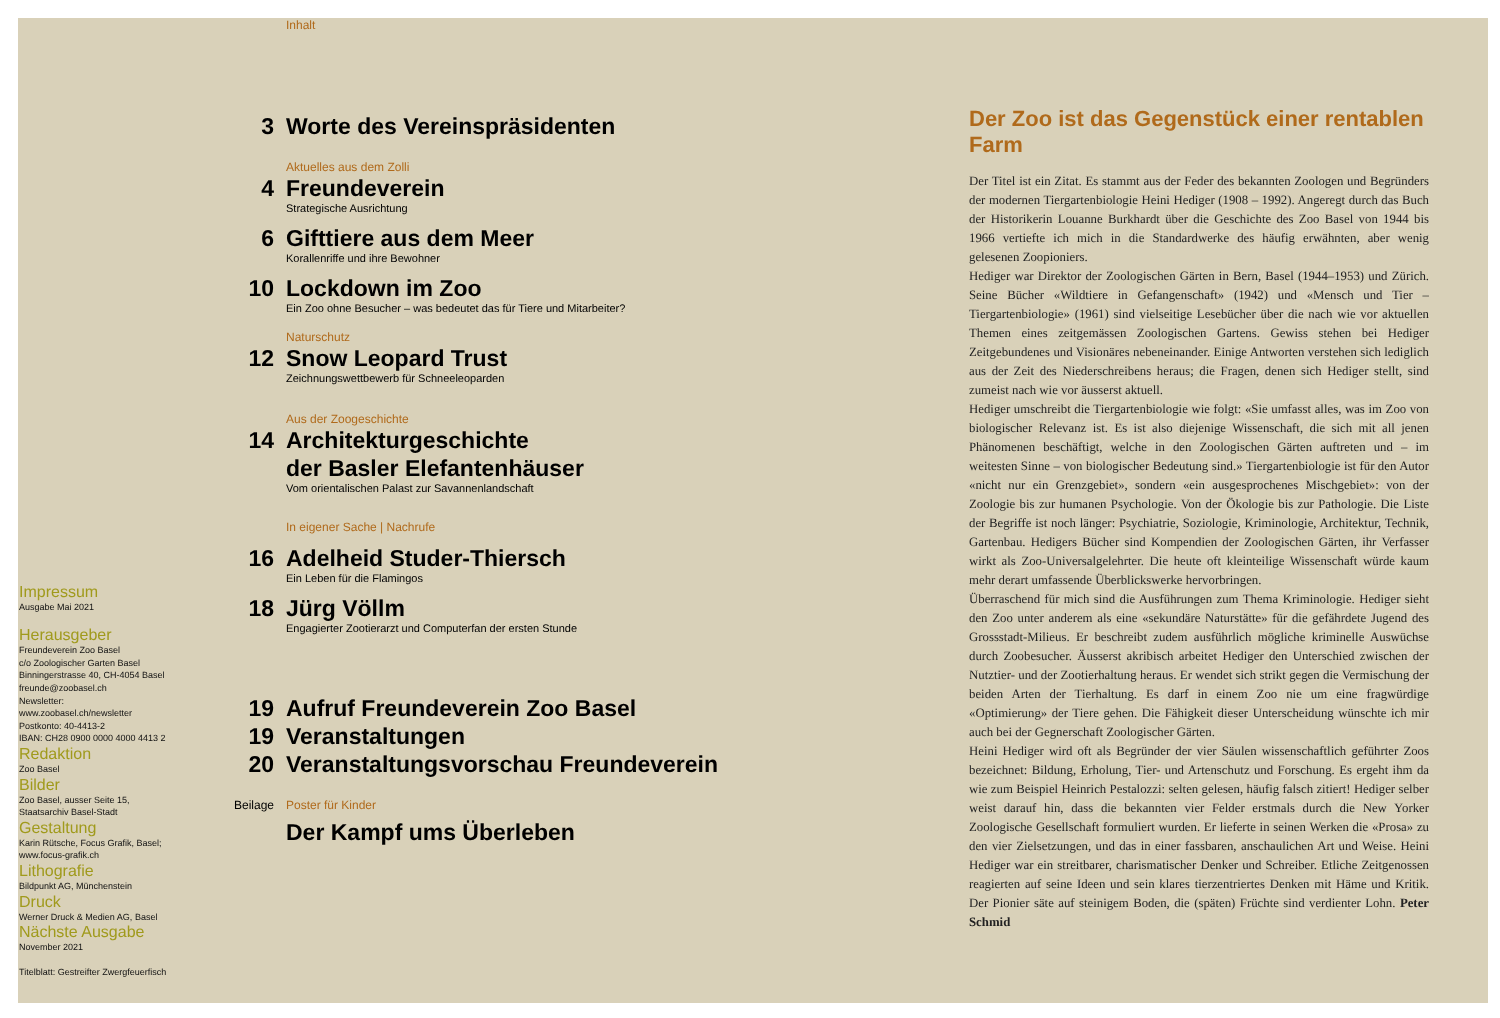Impressum
Ausgabe Mai 2021
Herausgeber
Freundeverein Zoo Basel
c/o Zoologischer Garten Basel
Binningerstrasse 40, CH-4054 Basel
freunde@zoobasel.ch
Newsletter:
www.zoobasel.ch/newsletter
Postkonto: 40-4413-2
IBAN: CH28 0900 0000 4000 4413 2
Redaktion
Zoo Basel
Bilder
Zoo Basel, ausser Seite 15,
Staatsarchiv Basel-Stadt
Gestaltung
Karin Rütsche, Focus Grafik, Basel;
www.focus-grafik.ch
Lithografie
Bildpunkt AG, Münchenstein
Druck
Werner Druck & Medien AG, Basel
Nächste Ausgabe
November 2021
Titelblatt: Gestreifter Zwergfeuerfisch
Inhalt
3 Worte des Vereinspräsidenten
Aktuelles aus dem Zolli
4 Freundeverein
Strategische Ausrichtung
6 Gifttiere aus dem Meer
Korallenriffe und ihre Bewohner
10 Lockdown im Zoo
Ein Zoo ohne Besucher – was bedeutet das für Tiere und Mitarbeiter?
Naturschutz
12 Snow Leopard Trust
Zeichnungswettbewerb für Schneeleoparden
Aus der Zoogeschichte
14 Architekturgeschichte
der Basler Elefantenhäuser
Vom orientalischen Palast zur Savannenlandschaft
In eigener Sache | Nachrufe
16 Adelheid Studer-Thiersch
Ein Leben für die Flamingos
18 Jürg Völlm
Engagierter Zootierarzt und Computerfan der ersten Stunde
19 Aufruf Freundeverein Zoo Basel
19 Veranstaltungen
20 Veranstaltungsvorschau Freundeverein
Beilage Poster für Kinder
Der Kampf ums Überleben
Der Zoo ist das Gegenstück einer rentablen Farm
Der Titel ist ein Zitat. Es stammt aus der Feder des bekannten Zoologen und Begründers der modernen Tiergartenbiologie Heini Hediger (1908 – 1992). Angeregt durch das Buch der Historikerin Louanne Burkhardt über die Geschichte des Zoo Basel von 1944 bis 1966 vertiefte ich mich in die Standardwerke des häufig erwähnten, aber wenig gelesenen Zoopioniers.
Hediger war Direktor der Zoologischen Gärten in Bern, Basel (1944–1953) und Zürich. Seine Bücher «Wildtiere in Gefangenschaft» (1942) und «Mensch und Tier – Tiergartenbiologie» (1961) sind vielseitige Lesebücher über die nach wie vor aktuellen Themen eines zeitgemässen Zoologischen Gartens. Gewiss stehen bei Hediger Zeitgebundenes und Visionäres nebeneinander. Einige Antworten verstehen sich lediglich aus der Zeit des Niederschreibens heraus; die Fragen, denen sich Hediger stellt, sind zumeist nach wie vor äusserst aktuell.
Hediger umschreibt die Tiergartenbiologie wie folgt: «Sie umfasst alles, was im Zoo von biologischer Relevanz ist. Es ist also diejenige Wissenschaft, die sich mit all jenen Phänomenen beschäftigt, welche in den Zoologischen Gärten auftreten und – im weitesten Sinne – von biologischer Bedeutung sind.» Tiergartenbiologie ist für den Autor «nicht nur ein Grenzgebiet», sondern «ein ausgesprochenes Mischgebiet»: von der Zoologie bis zur humanen Psychologie. Von der Ökologie bis zur Pathologie. Die Liste der Begriffe ist noch länger: Psychiatrie, Soziologie, Kriminologie, Architektur, Technik, Gartenbau. Hedigers Bücher sind Kompendien der Zoologischen Gärten, ihr Verfasser wirkt als Zoo-Universalgelehrter. Die heute oft kleinteilige Wissenschaft würde kaum mehr derart umfassende Überblickswerke hervorbringen.
Überraschend für mich sind die Ausführungen zum Thema Kriminologie. Hediger sieht den Zoo unter anderem als eine «sekundäre Naturstätte» für die gefährdete Jugend des Grossstadt-Milieus. Er beschreibt zudem ausführlich mögliche kriminelle Auswüchse durch Zoobesucher. Äusserst akribisch arbeitet Hediger den Unterschied zwischen der Nutztier- und der Zootierhaltung heraus. Er wendet sich strikt gegen die Vermischung der beiden Arten der Tierhaltung. Es darf in einem Zoo nie um eine fragwürdige «Optimierung» der Tiere gehen. Die Fähigkeit dieser Unterscheidung wünschte ich mir auch bei der Gegnerschaft Zoologischer Gärten.
Heini Hediger wird oft als Begründer der vier Säulen wissenschaftlich geführter Zoos bezeichnet: Bildung, Erholung, Tier- und Artenschutz und Forschung. Es ergeht ihm da wie zum Beispiel Heinrich Pestalozzi: selten gelesen, häufig falsch zitiert! Hediger selber weist darauf hin, dass die bekannten vier Felder erstmals durch die New Yorker Zoologische Gesellschaft formuliert wurden. Er lieferte in seinen Werken die «Prosa» zu den vier Zielsetzungen, und das in einer fassbaren, anschaulichen Art und Weise. Heini Hediger war ein streitbarer, charismatischer Denker und Schreiber. Etliche Zeitgenossen reagierten auf seine Ideen und sein klares tierzentriertes Denken mit Häme und Kritik. Der Pionier säte auf steinigem Boden, die (späten) Früchte sind verdienter Lohn. Peter Schmid